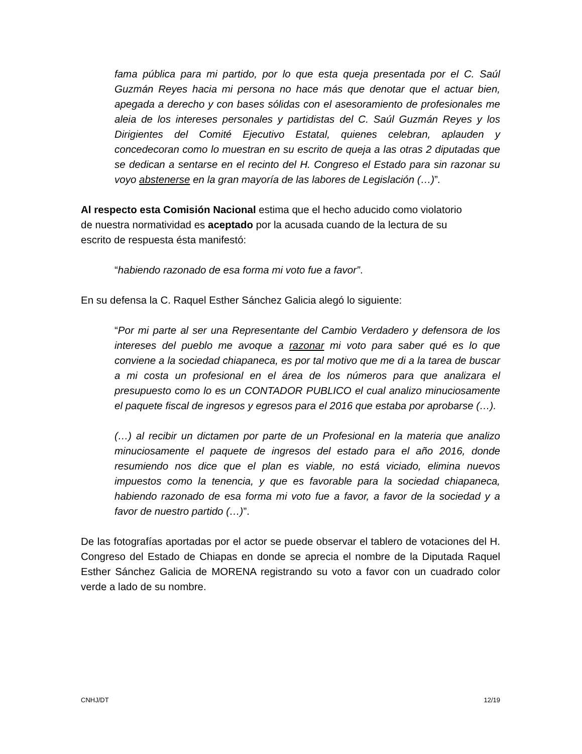fama pública para mi partido, por lo que esta queja presentada por el C. Saúl Guzmán Reyes hacia mi persona no hace más que denotar que el actuar bien, apegada a derecho y con bases sólidas con el asesoramiento de profesionales me aleia de los intereses personales y partidistas del C. Saúl Guzmán Reyes y los Dirigientes del Comité Ejecutivo Estatal, quienes celebran, aplauden y concedecoran como lo muestran en su escrito de queja a las otras 2 diputadas que se dedican a sentarse en el recinto del H. Congreso el Estado para sin razonar su voyo abstenerse en la gran mayoría de las labores de Legislación (…)”.
Al respecto esta Comisión Nacional estima que el hecho aducido como violatorio de nuestra normatividad es aceptado por la acusada cuando de la lectura de su escrito de respuesta ésta manifestó:
“habiendo razonado de esa forma mi voto fue a favor”.
En su defensa la C. Raquel Esther Sánchez Galicia alegó lo siguiente:
“Por mi parte al ser una Representante del Cambio Verdadero y defensora de los intereses del pueblo me avoque a razonar mi voto para saber qué es lo que conviene a la sociedad chiapaneca, es por tal motivo que me di a la tarea de buscar a mi costa un profesional en el área de los números para que analizara el presupuesto como lo es un CONTADOR PUBLICO el cual analizo minuciosamente el paquete fiscal de ingresos y egresos para el 2016 que estaba por aprobarse (…).
(…) al recibir un dictamen por parte de un Profesional en la materia que analizo minuciosamente el paquete de ingresos del estado para el año 2016, donde resumiendo nos dice que el plan es viable, no está viciado, elimina nuevos impuestos como la tenencia, y que es favorable para la sociedad chiapaneca, habiendo razonado de esa forma mi voto fue a favor, a favor de la sociedad y a favor de nuestro partido (…)”.
De las fotografías aportadas por el actor se puede observar el tablero de votaciones del H. Congreso del Estado de Chiapas en donde se aprecia el nombre de la Diputada Raquel Esther Sánchez Galicia de MORENA registrando su voto a favor con un cuadrado color verde a lado de su nombre.
CNHJ/DT 12/19